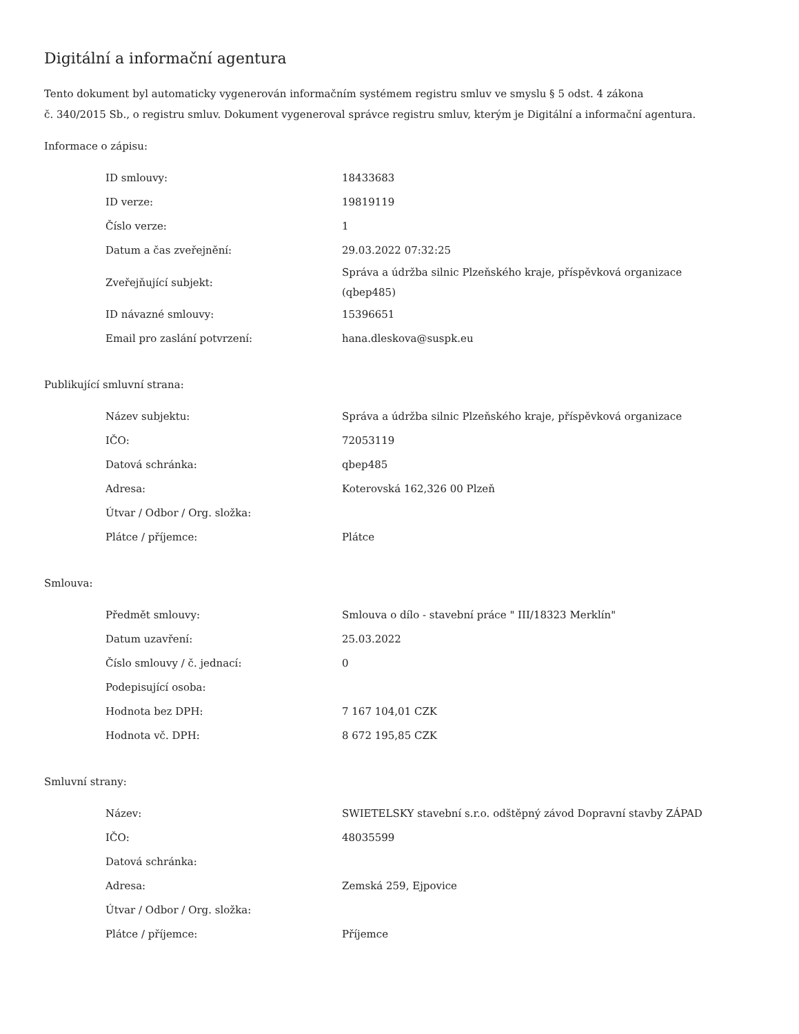Digitální a informační agentura
Tento dokument byl automaticky vygenerován informačním systémem registru smluv ve smyslu § 5 odst. 4 zákona
č. 340/2015 Sb., o registru smluv. Dokument vygeneroval správce registru smluv, kterým je Digitální a informační agentura.
Informace o zápisu:
| ID smlouvy: | 18433683 |
| ID verze: | 19819119 |
| Číslo verze: | 1 |
| Datum a čas zveřejnění: | 29.03.2022 07:32:25 |
| Zveřejňující subjekt: | Správa a údržba silnic Plzeňského kraje, příspěvková organizace (qbep485) |
| ID návazné smlouvy: | 15396651 |
| Email pro zaslání potvrzení: | hana.dleskova@suspk.eu |
Publikující smluvní strana:
| Název subjektu: | Správa a údržba silnic Plzeňského kraje, příspěvková organizace |
| IČO: | 72053119 |
| Datová schránka: | qbep485 |
| Adresa: | Koterovská 162,326 00 Plzeň |
| Útvar / Odbor / Org. složka: | |
| Plátce / příjemce: | Plátce |
Smlouva:
| Předmět smlouvy: | Smlouva o dílo - stavební práce " III/18323 Merklín" |
| Datum uzavření: | 25.03.2022 |
| Číslo smlouvy / č. jednací: | 0 |
| Podepisující osoba: | |
| Hodnota bez DPH: | 7 167 104,01 CZK |
| Hodnota vč. DPH: | 8 672 195,85 CZK |
Smluvní strany:
| Název: | SWIETELSKY stavební s.r.o. odštěpný závod Dopravní stavby ZÁPAD |
| IČO: | 48035599 |
| Datová schránka: | |
| Adresa: | Zemská 259, Ejpovice |
| Útvar / Odbor / Org. složka: | |
| Plátce / příjemce: | Příjemce |